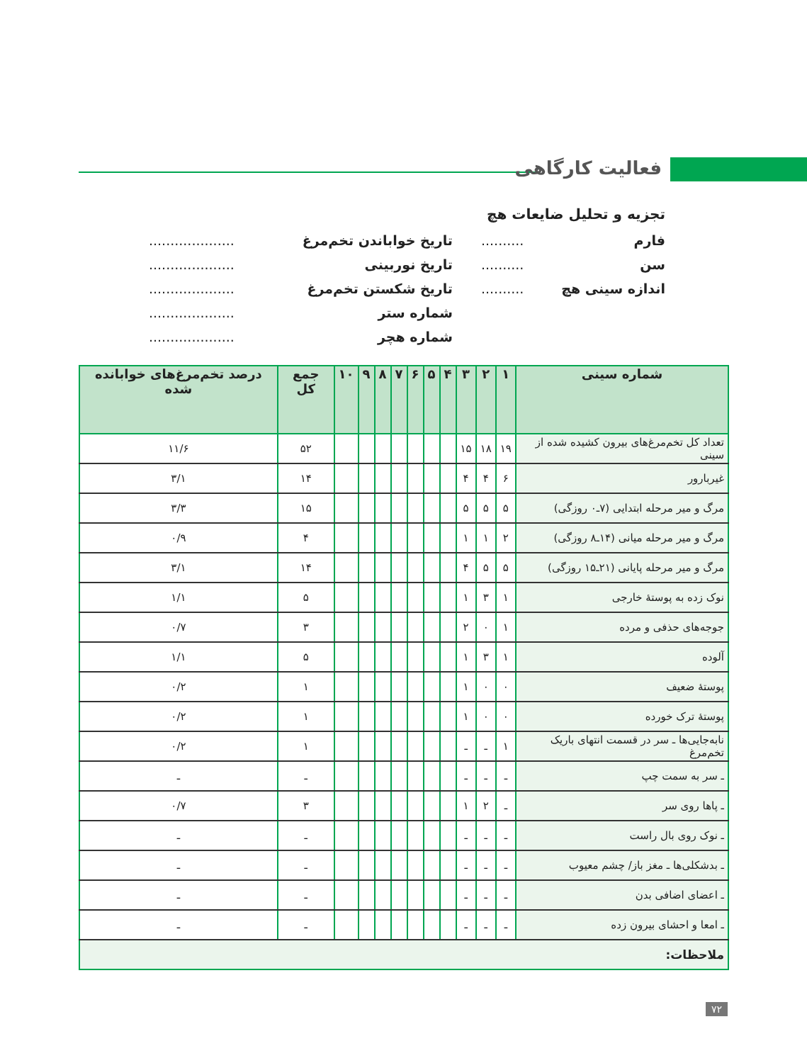فعالیت کارگاهی
تجزیه و تحلیل ضایعات هچ
فارم..........
سن..........
اندازه سینی هچ..........
تاریخ خواباندن تخم‌مرغ....................
تاریخ نوربینی....................
تاریخ شکستن تخم‌مرغ....................
شماره ستر....................
شماره هچر....................
| شماره سینی | ۱ | ۲ | ۳ | ۴ | ۵ | ۶ | ۷ | ۸ | ۹ | ۱۰ | جمع کل | درصد تخم‌مرغ‌های خوابانده شده |
| --- | --- | --- | --- | --- | --- | --- | --- | --- | --- | --- | --- | --- |
| تعداد کل تخم‌مرغ‌های بیرون کشیده شده از سینی | ۱۹ | ۱۸ | ۱۵ | | | | | | | | ۵۲ | ۱۱/۶ |
| غیربارور | ۶ | ۴ | ۴ | | | | | | | | ۱۴ | ۳/۱ |
| مرگ و میر مرحله ابتدایی (۷ـ۰ روزگی) | ۵ | ۵ | ۵ | | | | | | | | ۱۵ | ۳/۳ |
| مرگ و میر مرحله میانی (۱۴ـ۸ روزگی) | ۲ | ۱ | ۱ | | | | | | | | ۴ | ۰/۹ |
| مرگ و میر مرحله پایانی (۲۱ـ۱۵ روزگی) | ۵ | ۵ | ۴ | | | | | | | | ۱۴ | ۳/۱ |
| نوک زده به پوستهٔ خارجی | ۱ | ۳ | ۱ | | | | | | | | ۵ | ۱/۱ |
| جوجه‌های حذفی و مرده | ۱ | ۰ | ۲ | | | | | | | | ۳ | ۰/۷ |
| آلوده | ۱ | ۳ | ۱ | | | | | | | | ۵ | ۱/۱ |
| پوستهٔ ضعیف | ۰ | ۰ | ۱ | | | | | | | | ۱ | ۰/۲ |
| پوستهٔ ترک خورده | ۰ | ۰ | ۱ | | | | | | | | ۱ | ۰/۲ |
| نابه‌جایی‌ها ـ سر در قسمت انتهای باریک تخم‌مرغ | ۱ | ـ | ـ | | | | | | | | ۱ | ۰/۲ |
| ـ سر به سمت چپ | ـ | ـ | ـ | | | | | | | | ـ | ـ |
| ـ پاها روی سر | ـ | ۲ | ۱ | | | | | | | | ۳ | ۰/۷ |
| ـ نوک روی بال راست | ـ | ـ | ـ | | | | | | | | ـ | ـ |
| ـ بدشکلی‌ها ـ مغز باز/ چشم معیوب | ـ | ـ | ـ | | | | | | | | ـ | ـ |
| ـ اعضای اضافی بدن | ـ | ـ | ـ | | | | | | | | ـ | ـ |
| ـ امعا و احشای بیرون زده | ـ | ـ | ـ | | | | | | | | ـ | ـ |
| ملاحظات: | | | | | | | | | | | | |
۷۲